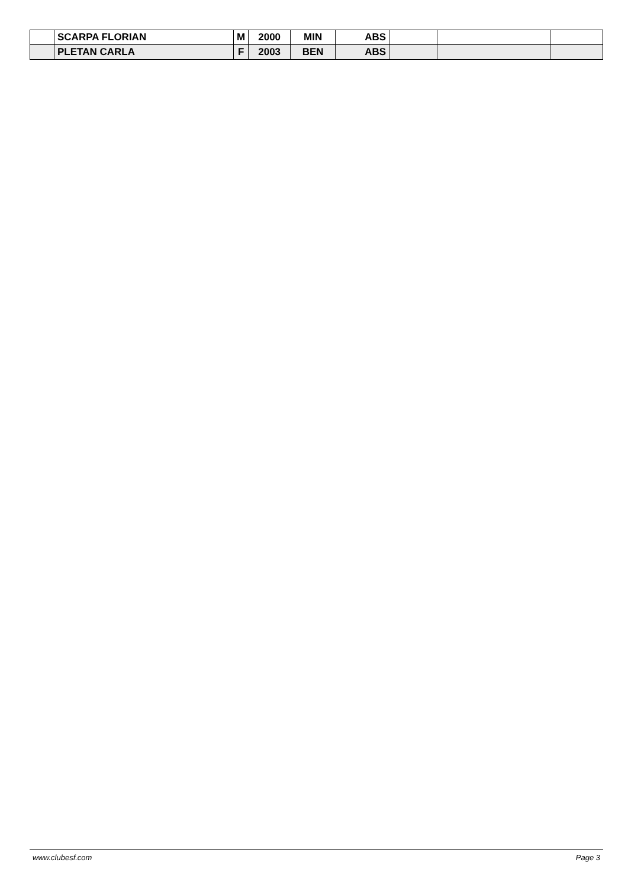| | SCARPA FLORIAN | M | 2000 | MIN | ABS | | | |
| | PLETAN CARLA | F | 2003 | BEN | ABS | | | |
www.clubesf.com Page 3